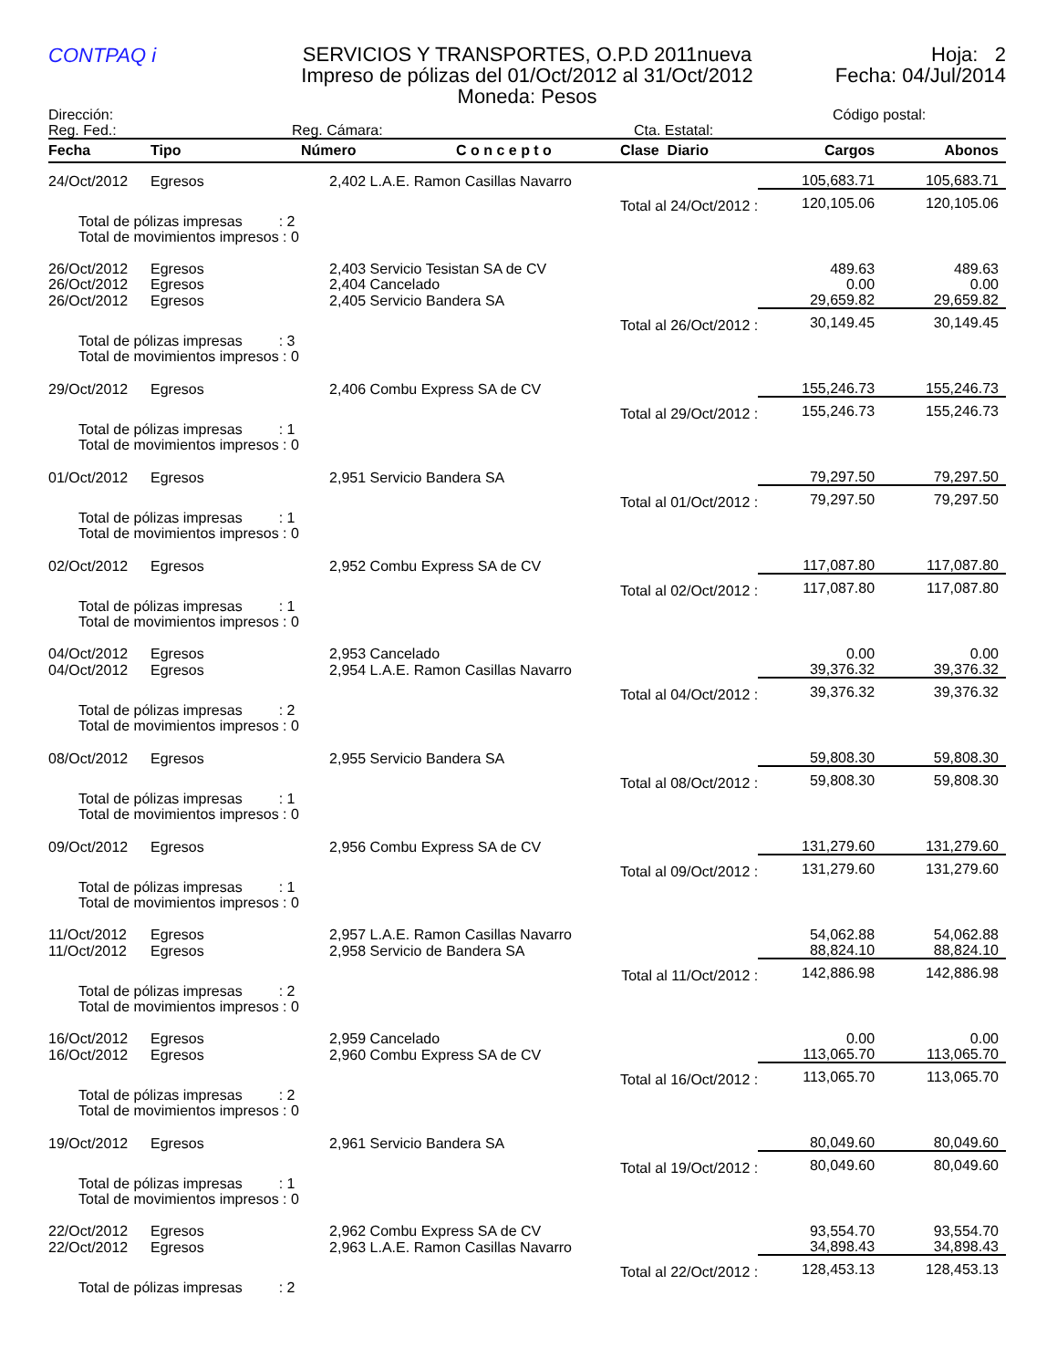CONTPAQ i
SERVICIOS Y TRANSPORTES, O.P.D 2011nueva
Impreso de pólizas del 01/Oct/2012 al 31/Oct/2012
Moneda: Pesos
Hoja: 2
Fecha: 04/Jul/2014
Dirección: Código postal:
Reg. Fed.: Reg. Cámara: Cta. Estatal:
| Fecha | Tipo | Número | C o n c e p t o | Clase Diario | Cargos | Abonos |
| --- | --- | --- | --- | --- | --- | --- |
| 24/Oct/2012 | Egresos | 2,402 L.A.E. Ramon Casillas Navarro | | | 105,683.71 | 105,683.71 |
| | | | | Total al 24/Oct/2012 : | 120,105.06 | 120,105.06 |
| Total de pólizas impresas : 2 Total de movimientos impresos : 0 | | | | | | |
| 26/Oct/2012 | Egresos | 2,403 Servicio Tesistan SA de CV | | | 489.63 | 489.63 |
| 26/Oct/2012 | Egresos | 2,404 Cancelado | | | 0.00 | 0.00 |
| 26/Oct/2012 | Egresos | 2,405 Servicio Bandera SA | | | 29,659.82 | 29,659.82 |
| | | | | Total al 26/Oct/2012 : | 30,149.45 | 30,149.45 |
| Total de pólizas impresas : 3 Total de movimientos impresos : 0 | | | | | | |
| 29/Oct/2012 | Egresos | 2,406 Combu Express SA de CV | | | 155,246.73 | 155,246.73 |
| | | | | Total al 29/Oct/2012 : | 155,246.73 | 155,246.73 |
| Total de pólizas impresas : 1 Total de movimientos impresos : 0 | | | | | | |
| 01/Oct/2012 | Egresos | 2,951 Servicio Bandera SA | | | 79,297.50 | 79,297.50 |
| | | | | Total al 01/Oct/2012 : | 79,297.50 | 79,297.50 |
| Total de pólizas impresas : 1 Total de movimientos impresos : 0 | | | | | | |
| 02/Oct/2012 | Egresos | 2,952 Combu Express SA de CV | | | 117,087.80 | 117,087.80 |
| | | | | Total al 02/Oct/2012 : | 117,087.80 | 117,087.80 |
| Total de pólizas impresas : 1 Total de movimientos impresos : 0 | | | | | | |
| 04/Oct/2012 | Egresos | 2,953 Cancelado | | | 0.00 | 0.00 |
| 04/Oct/2012 | Egresos | 2,954 L.A.E. Ramon Casillas Navarro | | | 39,376.32 | 39,376.32 |
| | | | | Total al 04/Oct/2012 : | 39,376.32 | 39,376.32 |
| Total de pólizas impresas : 2 Total de movimientos impresos : 0 | | | | | | |
| 08/Oct/2012 | Egresos | 2,955 Servicio Bandera SA | | | 59,808.30 | 59,808.30 |
| | | | | Total al 08/Oct/2012 : | 59,808.30 | 59,808.30 |
| Total de pólizas impresas : 1 Total de movimientos impresos : 0 | | | | | | |
| 09/Oct/2012 | Egresos | 2,956 Combu Express SA de CV | | | 131,279.60 | 131,279.60 |
| | | | | Total al 09/Oct/2012 : | 131,279.60 | 131,279.60 |
| Total de pólizas impresas : 1 Total de movimientos impresos : 0 | | | | | | |
| 11/Oct/2012 | Egresos | 2,957 L.A.E. Ramon Casillas Navarro | | | 54,062.88 | 54,062.88 |
| 11/Oct/2012 | Egresos | 2,958 Servicio de Bandera SA | | | 88,824.10 | 88,824.10 |
| | | | | Total al 11/Oct/2012 : | 142,886.98 | 142,886.98 |
| Total de pólizas impresas : 2 Total de movimientos impresos : 0 | | | | | | |
| 16/Oct/2012 | Egresos | 2,959 Cancelado | | | 0.00 | 0.00 |
| 16/Oct/2012 | Egresos | 2,960 Combu Express SA de CV | | | 113,065.70 | 113,065.70 |
| | | | | Total al 16/Oct/2012 : | 113,065.70 | 113,065.70 |
| Total de pólizas impresas : 2 Total de movimientos impresos : 0 | | | | | | |
| 19/Oct/2012 | Egresos | 2,961 Servicio Bandera SA | | | 80,049.60 | 80,049.60 |
| | | | | Total al 19/Oct/2012 : | 80,049.60 | 80,049.60 |
| Total de pólizas impresas : 1 Total de movimientos impresos : 0 | | | | | | |
| 22/Oct/2012 | Egresos | 2,962 Combu Express SA de CV | | | 93,554.70 | 93,554.70 |
| 22/Oct/2012 | Egresos | 2,963 L.A.E. Ramon Casillas Navarro | | | 34,898.43 | 34,898.43 |
| | | | | Total al 22/Oct/2012 : | 128,453.13 | 128,453.13 |
| Total de pólizas impresas : 2 | | | | | | |